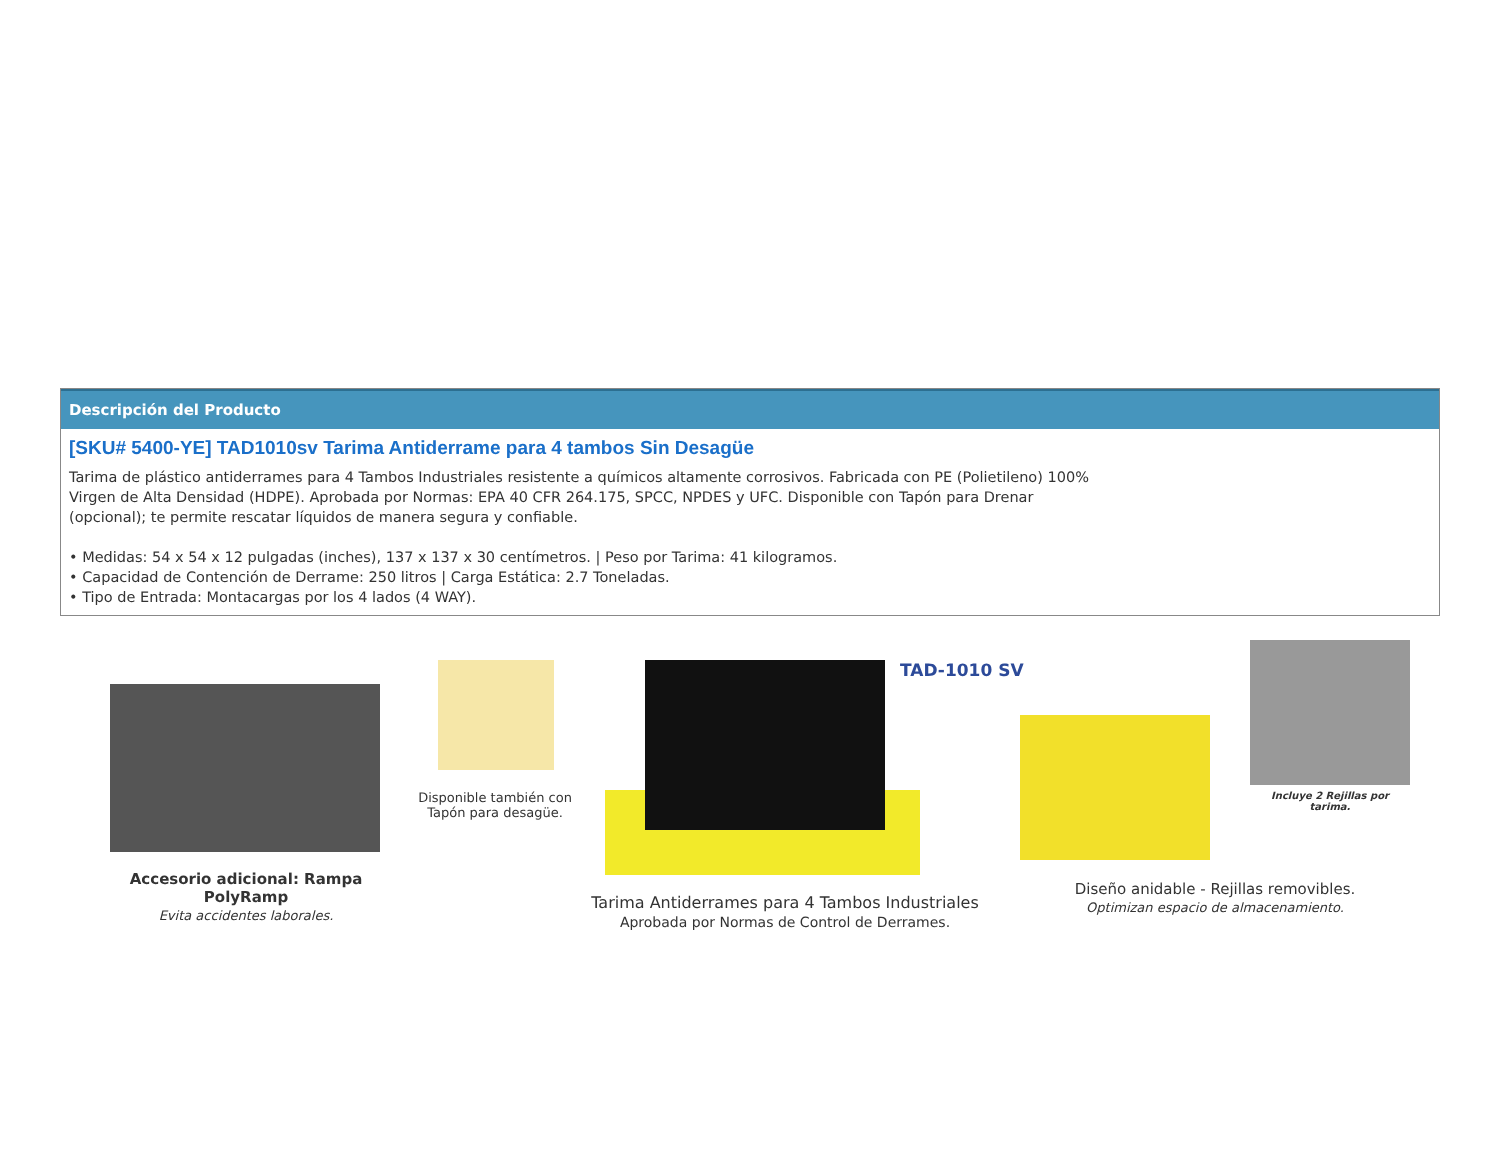Descripción del Producto
[SKU# 5400-YE] TAD1010sv Tarima Antiderrame para 4 tambos Sin Desagüe
Tarima de plástico antiderrames para 4 Tambos Industriales resistente a químicos altamente corrosivos. Fabricada con PE (Polietileno) 100% Virgen de Alta Densidad (HDPE). Aprobada por Normas: EPA 40 CFR 264.175, SPCC, NPDES y UFC. Disponible con Tapón para Drenar (opcional); te permite rescatar líquidos de manera segura y confiable.
• Medidas: 54 x 54 x 12 pulgadas (inches), 137 x 137 x 30 centímetros. | Peso por Tarima: 41 kilogramos.
• Capacidad de Contención de Derrame: 250 litros | Carga Estática: 2.7 Toneladas.
• Tipo de Entrada: Montacargas por los 4 lados (4 WAY).
Accesorio adicional: Rampa PolyRamp
Evita accidentes laborales.
Disponible también con Tapón para desagüe.
TAD-1010 SV
Tarima Antiderrames para 4 Tambos Industriales
Aprobada por Normas de Control de Derrames.
Incluye 2 Rejillas por tarima.
Diseño anidable - Rejillas removibles.
Optimizan espacio de almacenamiento.